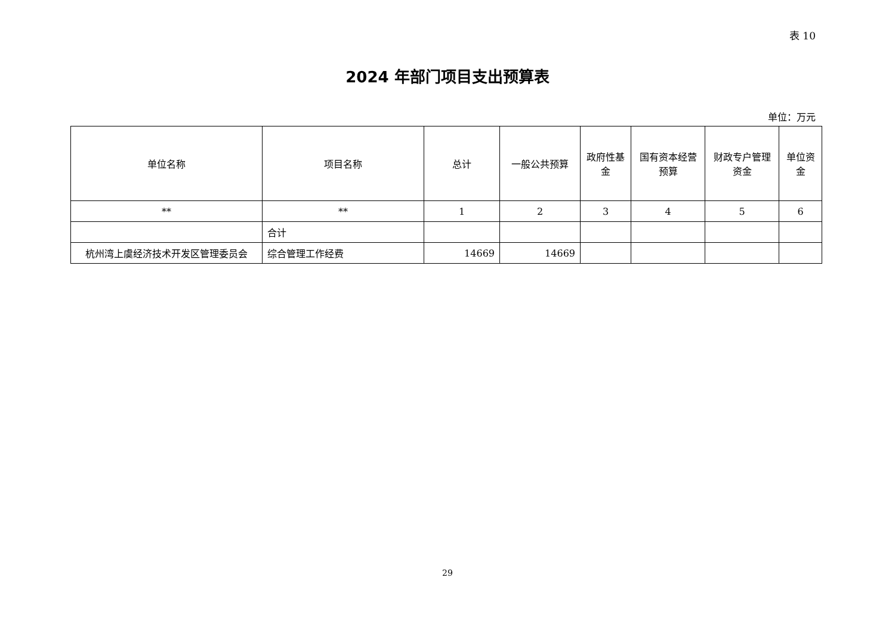表 10
2024 年部门项目支出预算表
单位：万元
| 单位名称 | 项目名称 | 总计 | 一般公共预算 | 政府性基金 | 国有资本经营预算 | 财政专户管理资金 | 单位资金 |
| --- | --- | --- | --- | --- | --- | --- | --- |
| ** | ** | 1 | 2 | 3 | 4 | 5 | 6 |
| | 合计 | | | | | | |
| 杭州湾上虞经济技术开发区管理委员会 | 综合管理工作经费 | 14669 | 14669 | | | | |
29